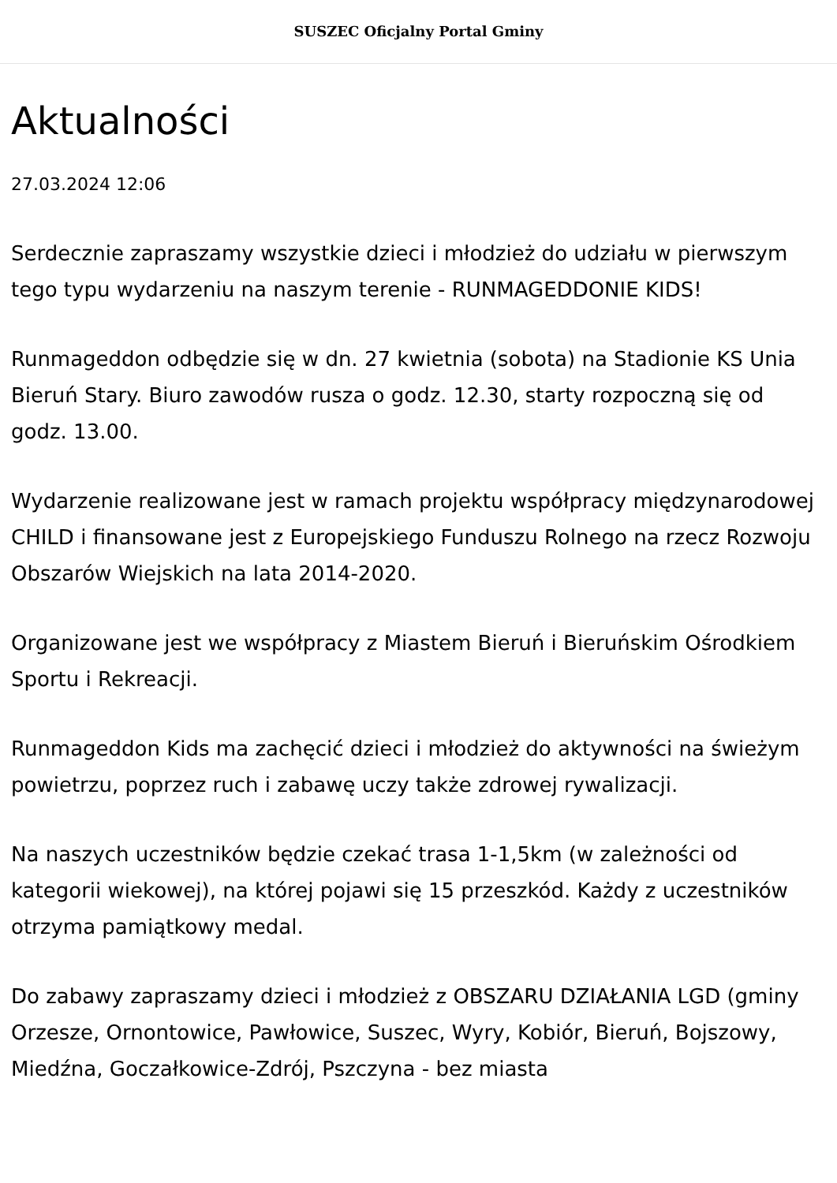SUSZEC Oficjalny Portal Gminy
Aktualności
27.03.2024 12:06
Serdecznie zapraszamy wszystkie dzieci i młodzież do udziału w pierwszym tego typu wydarzeniu na naszym terenie - RUNMAGEDDONIE KIDS!
Runmageddon odbędzie się w dn. 27 kwietnia (sobota) na Stadionie KS Unia Bieruń Stary. Biuro zawodów rusza o godz. 12.30, starty rozpoczną się od godz. 13.00.
Wydarzenie realizowane jest w ramach projektu współpracy międzynarodowej CHILD i finansowane jest z Europejskiego Funduszu Rolnego na rzecz Rozwoju Obszarów Wiejskich na lata 2014-2020.
Organizowane jest we współpracy z Miastem Bieruń i Bieruńskim Ośrodkiem Sportu i Rekreacji.
Runmageddon Kids ma zachęcić dzieci i młodzież do aktywności na świeżym powietrzu, poprzez ruch i zabawę uczy także zdrowej rywalizacji.
Na naszych uczestników będzie czekać trasa 1-1,5km (w zależności od kategorii wiekowej), na której pojawi się 15 przeszkód. Każdy z uczestników otrzyma pamiątkowy medal.
Do zabawy zapraszamy dzieci i młodzież z OBSZARU DZIAŁANIA LGD (gminy Orzesze, Ornontowice, Pawłowice, Suszec, Wyry, Kobiór, Bieruń, Bojszowy, Miedźna, Goczałkowice-Zdrój, Pszczyna - bez miasta